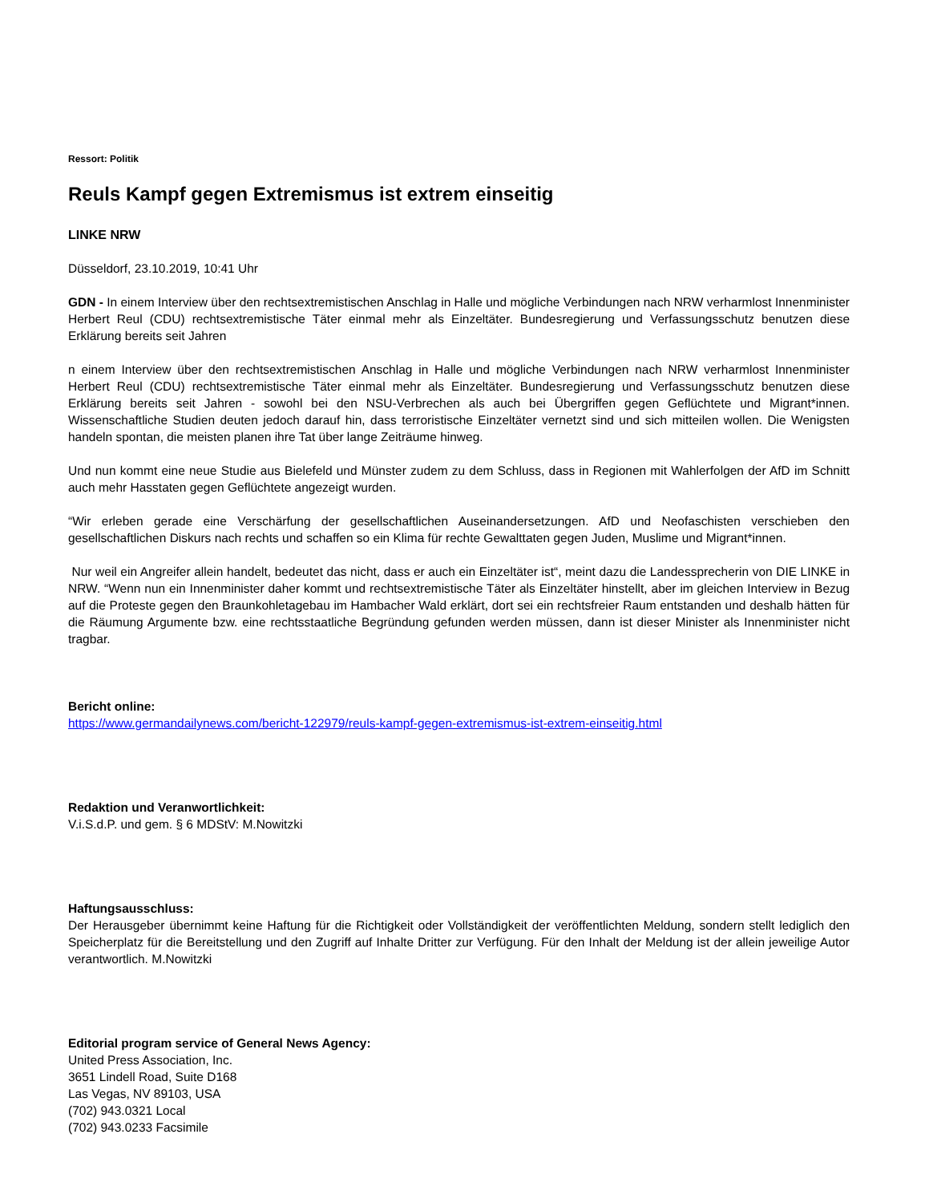Ressort: Politik
Reuls Kampf gegen Extremismus ist extrem einseitig
LINKE NRW
Düsseldorf, 23.10.2019, 10:41 Uhr
GDN - In einem Interview über den rechtsextremistischen Anschlag in Halle und mögliche Verbindungen nach NRW verharmlost Innenminister Herbert Reul (CDU) rechtsextremistische Täter einmal mehr als Einzeltäter. Bundesregierung und Verfassungsschutz benutzen diese Erklärung bereits seit Jahren
n einem Interview über den rechtsextremistischen Anschlag in Halle und mögliche Verbindungen nach NRW verharmlost Innenminister Herbert Reul (CDU) rechtsextremistische Täter einmal mehr als Einzeltäter. Bundesregierung und Verfassungsschutz benutzen diese Erklärung bereits seit Jahren - sowohl bei den NSU-Verbrechen als auch bei Übergriffen gegen Geflüchtete und Migrant*innen. Wissenschaftliche Studien deuten jedoch darauf hin, dass terroristische Einzeltäter vernetzt sind und sich mitteilen wollen. Die Wenigsten handeln spontan, die meisten planen ihre Tat über lange Zeiträume hinweg.
Und nun kommt eine neue Studie aus Bielefeld und Münster zudem zu dem Schluss, dass in Regionen mit Wahlerfolgen der AfD im Schnitt auch mehr Hasstaten gegen Geflüchtete angezeigt wurden.
“Wir erleben gerade eine Verschärfung der gesellschaftlichen Auseinandersetzungen. AfD und Neofaschisten verschieben den gesellschaftlichen Diskurs nach rechts und schaffen so ein Klima für rechte Gewalttaten gegen Juden, Muslime und Migrant*innen.
Nur weil ein Angreifer allein handelt, bedeutet das nicht, dass er auch ein Einzeltäter ist“, meint dazu die Landessprecherin von DIE LINKE in NRW. “Wenn nun ein Innenminister daher kommt und rechtsextremistische Täter als Einzeltäter hinstellt, aber im gleichen Interview in Bezug auf die Proteste gegen den Braunkohletagebau im Hambacher Wald erklärt, dort sei ein rechtsfreier Raum entstanden und deshalb hätten für die Räumung Argumente bzw. eine rechtsstaatliche Begründung gefunden werden müssen, dann ist dieser Minister als Innenminister nicht tragbar.
Bericht online:
https://www.germandailynews.com/bericht-122979/reuls-kampf-gegen-extremismus-ist-extrem-einseitig.html
Redaktion und Veranwortlichkeit:
V.i.S.d.P. und gem. § 6 MDStV: M.Nowitzki
Haftungsausschluss:
Der Herausgeber übernimmt keine Haftung für die Richtigkeit oder Vollständigkeit der veröffentlichten Meldung, sondern stellt lediglich den Speicherplatz für die Bereitstellung und den Zugriff auf Inhalte Dritter zur Verfügung. Für den Inhalt der Meldung ist der allein jeweilige Autor verantwortlich. M.Nowitzki
Editorial program service of General News Agency:
United Press Association, Inc.
3651 Lindell Road, Suite D168
Las Vegas, NV 89103, USA
(702) 943.0321 Local
(702) 943.0233 Facsimile